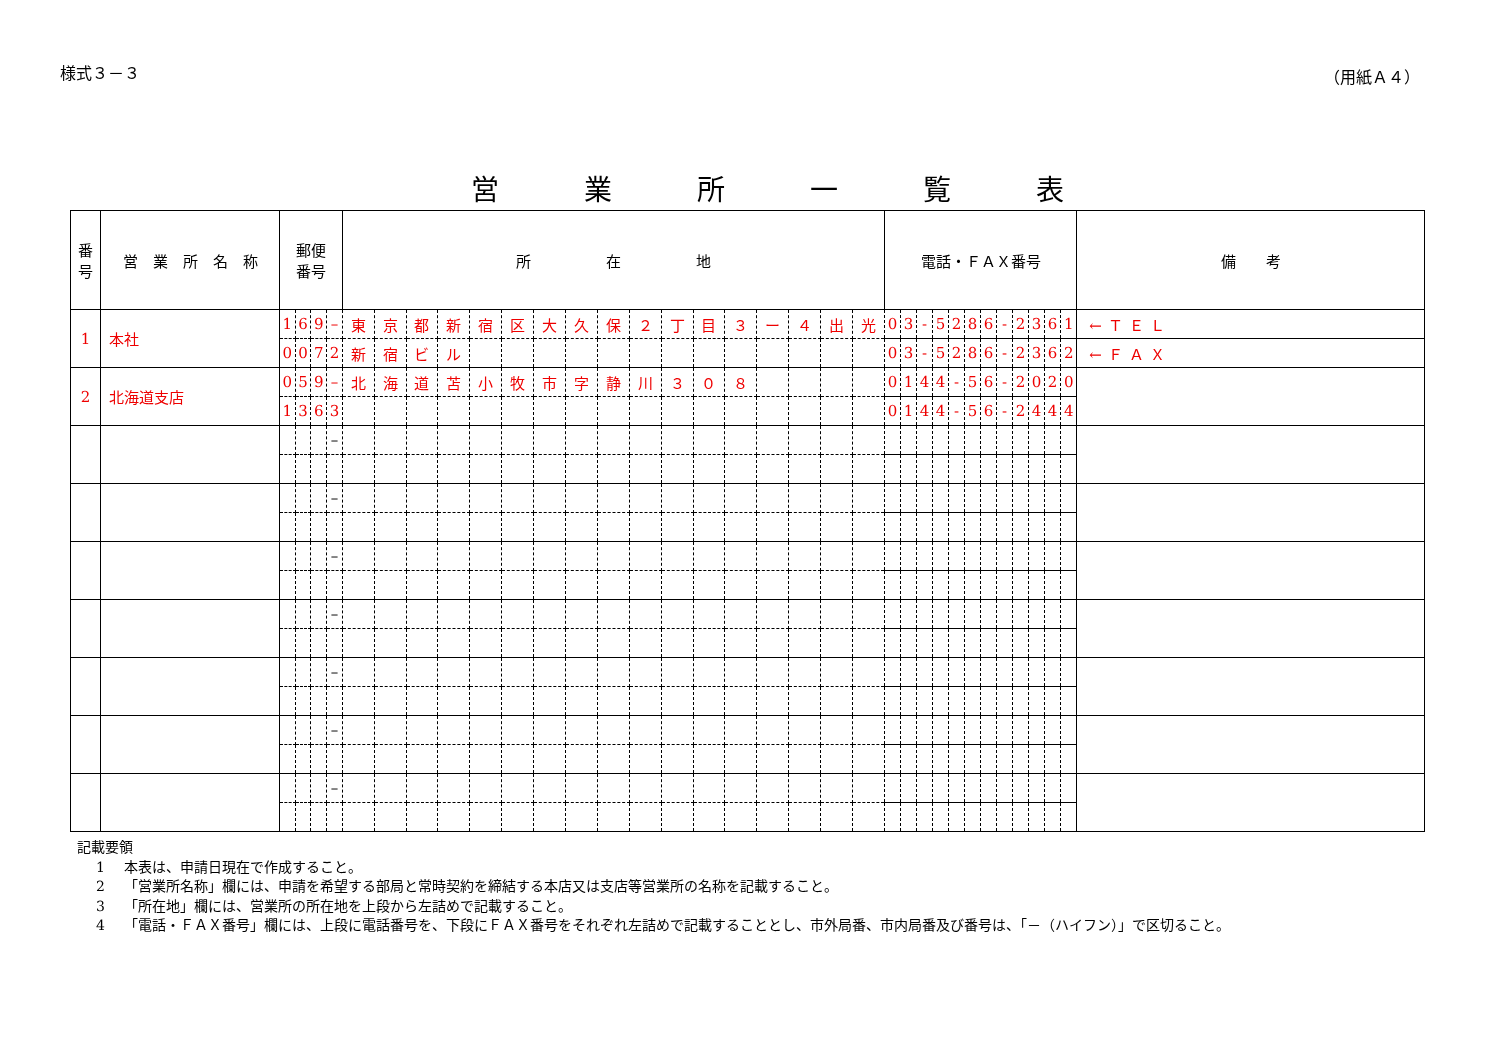様式３－３ （用紙Ａ４）
営業所一覧表
| 番 号 | 営 業 所 名 称 | 郵便 番号 | | | | 所 在 地 | | | | | | | | | | | | | | | | | 電話・ＦＡＸ番号 | | | | | | | | | | | | 備 考 |
| --- | --- | --- | --- | --- | --- | --- | --- | --- | --- | --- | --- | --- | --- | --- | --- | --- | --- | --- | --- | --- | --- | --- | --- | --- | --- | --- | --- | --- | --- | --- | --- | --- | --- | --- | --- |
| 1 | 本社 | 1 | 6 | 9 | – | 東 | 京 | 都 | 新 | 宿 | 区 | 大 | 久 | 保 | ２ | 丁 | 目 | ３ | ー | ４ | 出 | 光 | 0 | 3 | - | 5 | 2 | 8 | 6 | - | 2 | 3 | 6 | 1 | ←ＴＥＬ |
| | | 0 | 0 | 7 | 2 | 新 | 宿 | ビ | ル | | | | | | | | | | | | | | 0 | 3 | - | 5 | 2 | 8 | 6 | - | 2 | 3 | 6 | 2 | ←ＦＡＸ |
| 2 | 北海道支店 | 0 | 5 | 9 | – | 北 | 海 | 道 | 苫 | 小 | 牧 | 市 | 字 | 静 | 川 | ３ | ０ | ８ | | | | | 0 | 1 | 4 | 4 | - | 5 | 6 | - | 2 | 0 | 2 | 0 | |
| | | 1 | 3 | 6 | 3 | | | | | | | | | | | | | | | | | | 0 | 1 | 4 | 4 | - | 5 | 6 | - | 2 | 4 | 4 | 4 | |
| | | | | | – | | | | | | | | | | | | | | | | | | | | | | | | | | | | | | |
| | | | | | – | | | | | | | | | | | | | | | | | | | | | | | | | | | | | | |
| | | | | | – | | | | | | | | | | | | | | | | | | | | | | | | | | | | | | |
| | | | | | – | | | | | | | | | | | | | | | | | | | | | | | | | | | | | | |
| | | | | | – | | | | | | | | | | | | | | | | | | | | | | | | | | | | | | |
| | | | | | – | | | | | | | | | | | | | | | | | | | | | | | | | | | | | | |
| | | | | | – | | | | | | | | | | | | | | | | | | | | | | | | | | | | | | |
記載要領
1 本表は、申請日現在で作成すること。
2 「営業所名称」欄には、申請を希望する部局と常時契約を締結する本店又は支店等営業所の名称を記載すること。
3 「所在地」欄には、営業所の所在地を上段から左詰めで記載すること。
4 「電話・ＦＡＸ番号」欄には、上段に電話番号を、下段にＦＡＸ番号をそれぞれ左詰めで記載することとし、市外局番、市内局番及び番号は、「－（ハイフン）」で区切ること。